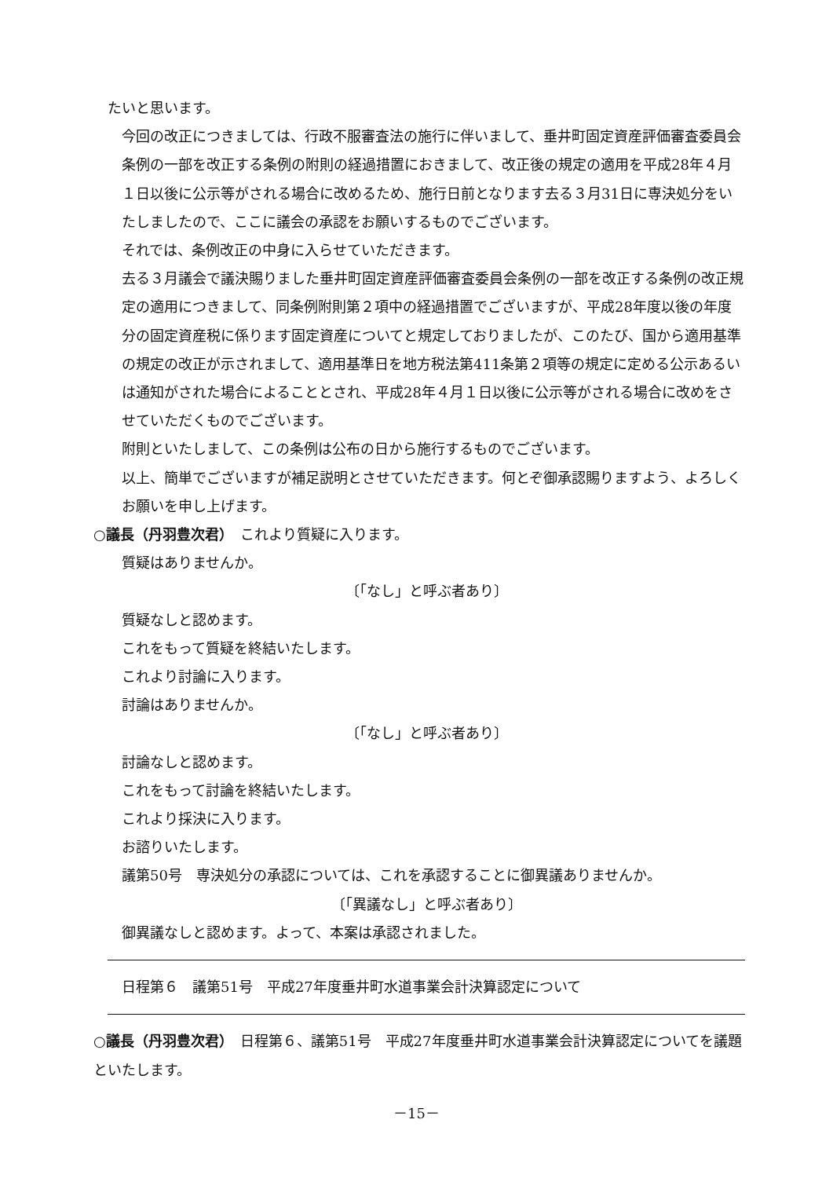たいと思います。
今回の改正につきましては、行政不服審査法の施行に伴いまして、垂井町固定資産評価審査委員会条例の一部を改正する条例の附則の経過措置におきまして、改正後の規定の適用を平成28年４月１日以後に公示等がされる場合に改めるため、施行日前となります去る３月31日に専決処分をいたしましたので、ここに議会の承認をお願いするものでございます。
それでは、条例改正の中身に入らせていただきます。
去る３月議会で議決賜りました垂井町固定資産評価審査委員会条例の一部を改正する条例の改正規定の適用につきまして、同条例附則第２項中の経過措置でございますが、平成28年度以後の年度分の固定資産税に係ります固定資産についてと規定しておりましたが、このたび、国から適用基準の規定の改正が示されまして、適用基準日を地方税法第411条第２項等の規定に定める公示あるいは通知がされた場合によることとされ、平成28年４月１日以後に公示等がされる場合に改めをさせていただくものでございます。
附則といたしまして、この条例は公布の日から施行するものでございます。
以上、簡単でございますが補足説明とさせていただきます。何とぞ御承認賜りますよう、よろしくお願いを申し上げます。
○議長（丹羽豊次君）　これより質疑に入ります。
質疑はありませんか。
〔「なし」と呼ぶ者あり〕
質疑なしと認めます。
これをもって質疑を終結いたします。
これより討論に入ります。
討論はありませんか。
〔「なし」と呼ぶ者あり〕
討論なしと認めます。
これをもって討論を終結いたします。
これより採決に入ります。
お諮りいたします。
議第50号　専決処分の承認については、これを承認することに御異議ありませんか。
〔「異議なし」と呼ぶ者あり〕
御異議なしと認めます。よって、本案は承認されました。
日程第６　議第51号　平成27年度垂井町水道事業会計決算認定について
○議長（丹羽豊次君）　日程第６、議第51号　平成27年度垂井町水道事業会計決算認定についてを議題といたします。
－15－